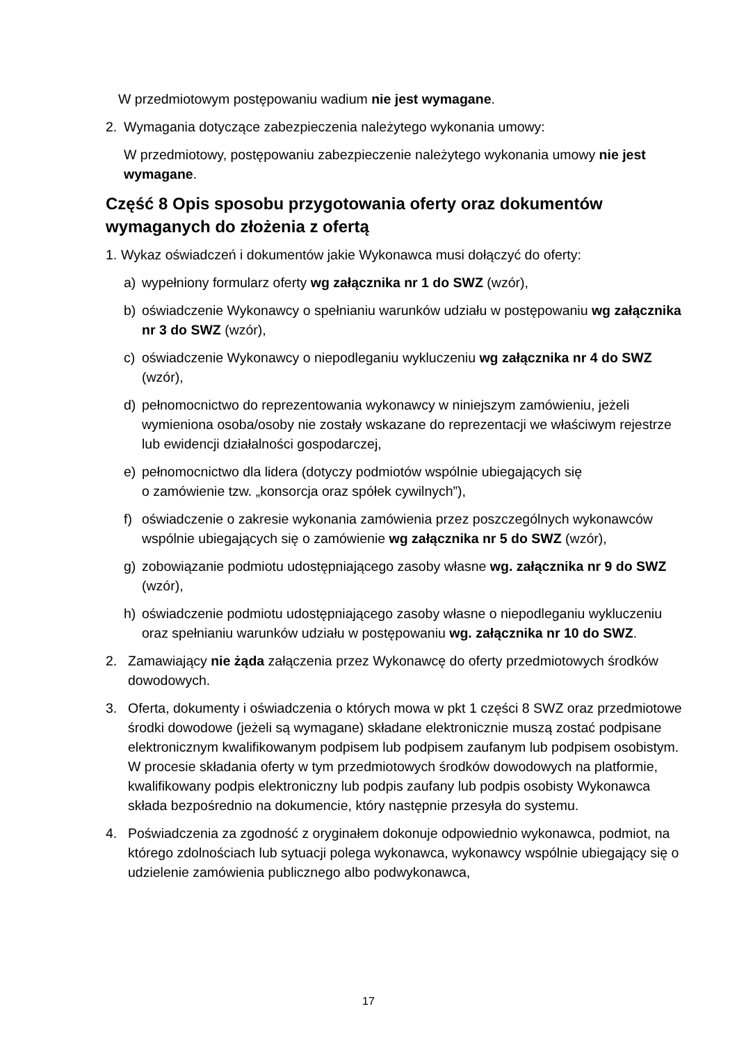W przedmiotowym postępowaniu wadium nie jest wymagane.
2. Wymagania dotyczące zabezpieczenia należytego wykonania umowy:
W przedmiotowy, postępowaniu zabezpieczenie należytego wykonania umowy nie jest wymagane.
Część 8 Opis sposobu przygotowania oferty oraz dokumentów wymaganych do złożenia z ofertą
1. Wykaz oświadczeń i dokumentów jakie Wykonawca musi dołączyć do oferty:
a) wypełniony formularz oferty wg załącznika nr 1 do SWZ (wzór),
b) oświadczenie Wykonawcy o spełnianiu warunków udziału w postępowaniu wg załącznika nr 3 do SWZ (wzór),
c) oświadczenie Wykonawcy o niepodleganiu wykluczeniu wg załącznika nr 4 do SWZ (wzór),
d) pełnomocnictwo do reprezentowania wykonawcy w niniejszym zamówieniu, jeżeli wymieniona osoba/osoby nie zostały wskazane do reprezentacji we właściwym rejestrze lub ewidencji działalności gospodarczej,
e) pełnomocnictwo dla lidera (dotyczy podmiotów wspólnie ubiegających się
o zamówienie tzw. „konsorcja oraz spółek cywilnych”),
f) oświadczenie o zakresie wykonania zamówienia przez poszczególnych wykonawców wspólnie ubiegających się o zamówienie wg załącznika nr 5 do SWZ (wzór),
g) zobowiązanie podmiotu udostępniającego zasoby własne wg. załącznika nr 9 do SWZ (wzór),
h) oświadczenie podmiotu udostępniającego zasoby własne o niepodleganiu wykluczeniu oraz spełnianiu warunków udziału w postępowaniu wg. załącznika nr 10 do SWZ.
2. Zamawiający nie żąda załączenia przez Wykonawcę do oferty przedmiotowych środków dowodowych.
3. Oferta, dokumenty i oświadczenia o których mowa w pkt 1 części 8 SWZ oraz przedmiotowe środki dowodowe (jeżeli są wymagane) składane elektronicznie muszą zostać podpisane elektronicznym kwalifikowanym podpisem lub podpisem zaufanym lub podpisem osobistym. W procesie składania oferty w tym przedmiotowych środków dowodowych na platformie, kwalifikowany podpis elektroniczny lub podpis zaufany lub podpis osobisty Wykonawca składa bezpośrednio na dokumencie, który następnie przesyła do systemu.
4. Poświadczenia za zgodność z oryginałem dokonuje odpowiednio wykonawca, podmiot, na którego zdolnościach lub sytuacji polega wykonawca, wykonawcy wspólnie ubiegający się o udzielenie zamówienia publicznego albo podwykonawca,
17